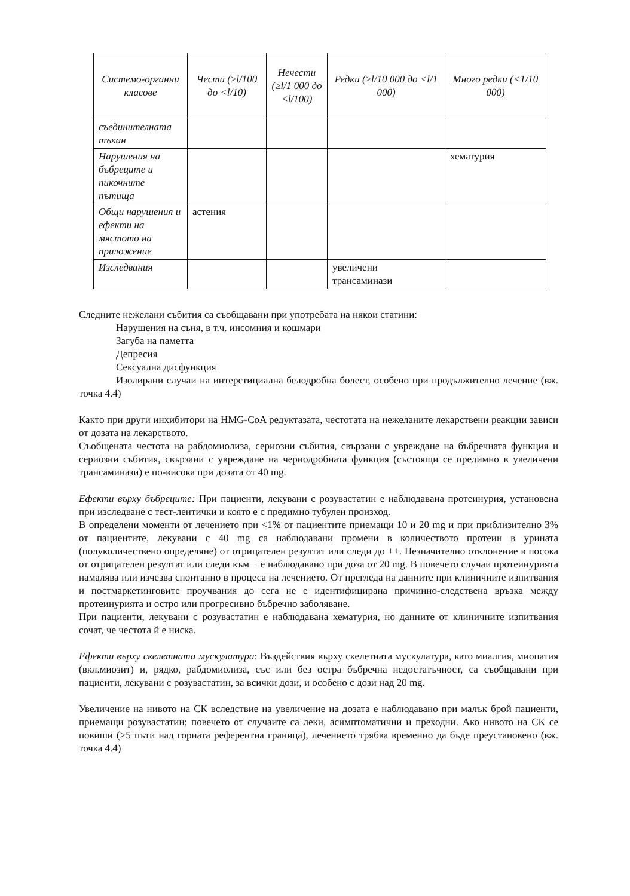| Системо-органни класове | Чести (≥l/100 до <l/10) | Нечести (≥l/1 000 до <l/100) | Редки (≥l/10 000 до <l/1 000) | Много редки (<1/10 000) |
| --- | --- | --- | --- | --- |
| съединителната тъкан | | | | |
| Нарушения на бъбреците и пикочните пътища | | | | хематурия |
| Общи нарушения и ефекти на мястото на приложение | астения | | | |
| Изследвания | | | увеличени трансаминази | |
Следните нежелани събития са съобщавани при употребата на някои статини:
Нарушения на съня, в т.ч. инсомния и кошмари
Загуба на паметта
Депресия
Сексуална дисфункция
Изолирани случаи на интерстициална белодробна болест, особено при продължително лечение (вж. точка 4.4)
Както при други инхибитори на HMG-CoA редуктазата, честотата на нежеланите лекарствени реакции зависи от дозата на лекарството.
Съобщената честота на рабдомиолиза, сериозни събития, свързани с увреждане на бъбречната функция и сериозни събития, свързани с увреждане на чернодробната функция (състоящи се предимно в увеличени трансаминази) е по-висока при дозата от 40 mg.
Ефекти върху бъбреците: При пациенти, лекувани с розувастатин е наблюдавана протеинурия, установена при изследване с тест-лентички и която е с предимно тубулен произход.
В определени моменти от лечението при <1% от пациентите приемащи 10 и 20 mg и при приблизително 3% от пациентите, лекувани с 40 mg са наблюдавани промени в количеството протеин в урината (полуколичествено определяне) от отрицателен резултат или следи до ++. Незначително отклонение в посока от отрицателен резултат или следи към + е наблюдавано при доза от 20 mg. В повечето случаи протеинурията намалява или изчезва спонтанно в процеса на лечението. От прегледа на данните при клиничните изпитвания и постмаркетинговите проучвания до сега не е идентифицирана причинно-следствена връзка между протеинурията и остро или прогресивно бъбречно заболяване.
При пациенти, лекувани с розувастатин е наблюдавана хематурия, но данните от клиничните изпитвания сочат, че честота й е ниска.
Ефекти върху скелетната мускулатура: Въздействия върху скелетната мускулатура, като миалгия, миопатия (вкл.миозит) и, рядко, рабдомиолиза, със или без остра бъбречна недостатъчност, са съобщавани при пациенти, лекувани с розувастатин, за всички дози, и особено с дози над 20 mg.
Увеличение на нивото на СК вследствие на увеличение на дозата е наблюдавано при малък брой пациенти, приемащи розувастатин; повечето от случаите са леки, асимптоматични и преходни. Ако нивото на СК се повиши (>5 пъти над горната референтна граница), лечението трябва временно да бъде преустановено (вж. точка 4.4)